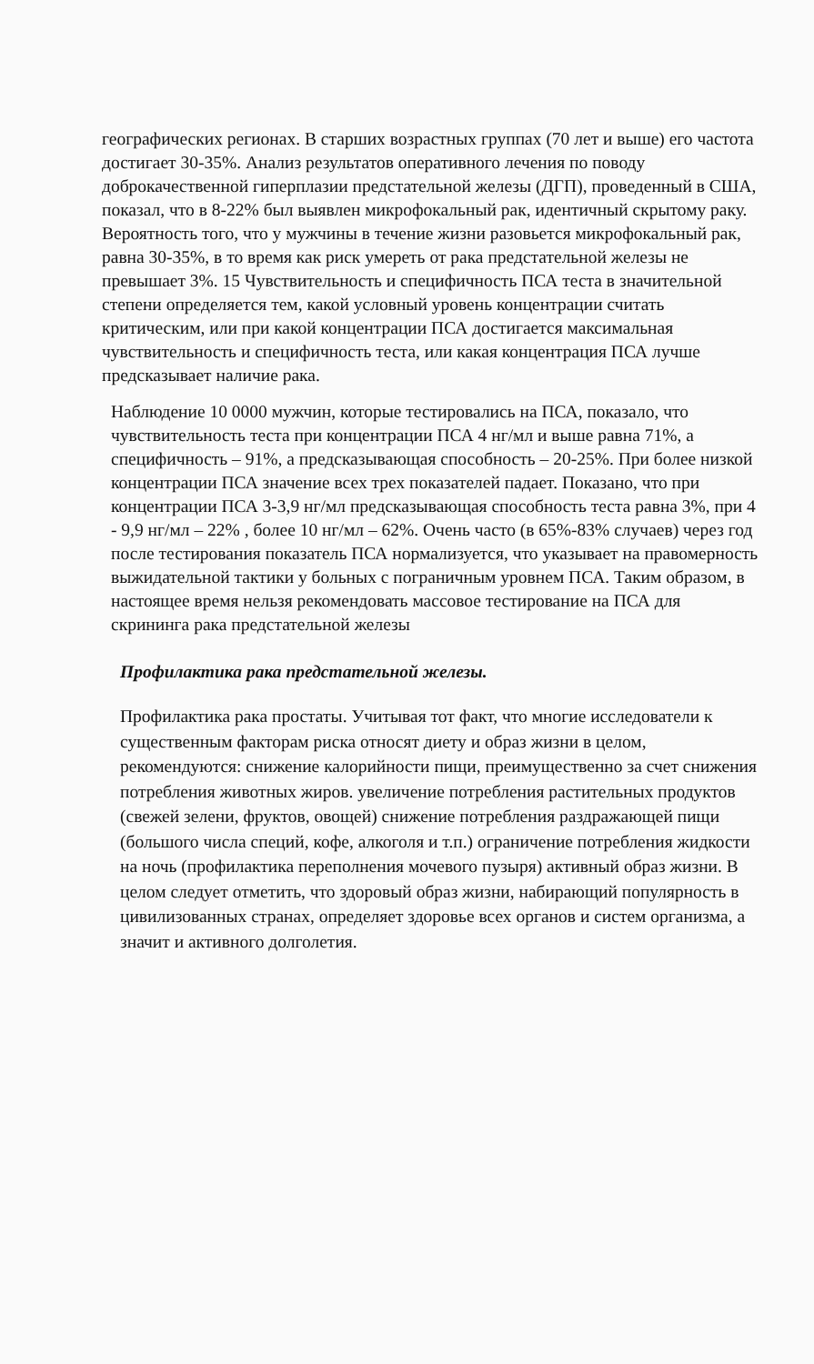географических регионах. В старших возрастных группах (70 лет и выше) его частота достигает 30-35%. Анализ результатов оперативного лечения по поводу доброкачественной гиперплазии предстательной железы (ДГП), проведенный в США, показал, что в 8-22% был выявлен микрофокальный рак, идентичный скрытому раку. Вероятность того, что у мужчины в течение жизни разовьется микрофокальный рак, равна 30-35%, в то время как риск умереть от рака предстательной железы не превышает 3%. 15 Чувствительность и специфичность ПСА теста в значительной степени определяется тем, какой условный уровень концентрации считать критическим, или при какой концентрации ПСА достигается максимальная чувствительность и специфичность теста, или какая концентрация ПСА лучше предсказывает наличие рака.
Наблюдение 10 0000 мужчин, которые тестировались на ПСА, показало, что чувствительность теста при концентрации ПСА 4 нг/мл и выше равна 71%, а специфичность – 91%, а предсказывающая способность – 20-25%. При более низкой концентрации ПСА значение всех трех показателей падает. Показано, что при концентрации ПСА 3-3,9 нг/мл предсказывающая способность теста равна 3%, при 4 - 9,9 нг/мл – 22% , более 10 нг/мл – 62%. Очень часто (в 65%-83% случаев) через год после тестирования показатель ПСА нормализуется, что указывает на правомерность выжидательной тактики у больных с пограничным уровнем ПСА. Таким образом, в настоящее время нельзя рекомендовать массовое тестирование на ПСА для скрининга рака предстательной железы
Профилактика рака предстательной железы.
Профилактика рака простаты. Учитывая тот факт, что многие исследователи к существенным факторам риска относят диету и образ жизни в целом, рекомендуются: снижение калорийности пищи, преимущественно за счет снижения потребления животных жиров. увеличение потребления растительных продуктов (свежей зелени, фруктов, овощей) снижение потребления раздражающей пищи (большого числа специй, кофе, алкоголя и т.п.) ограничение потребления жидкости на ночь (профилактика переполнения мочевого пузыря) активный образ жизни. В целом следует отметить, что здоровый образ жизни, набирающий популярность в цивилизованных странах, определяет здоровье всех органов и систем организма, а значит и активного долголетия.